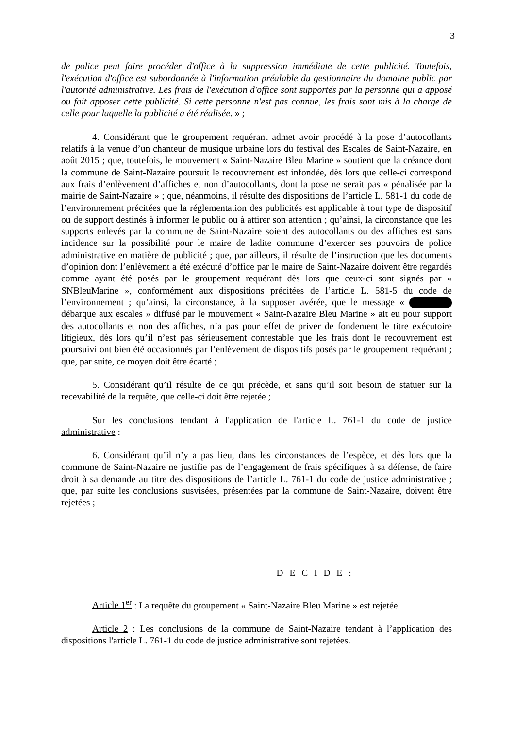3
de police peut faire procéder d'office à la suppression immédiate de cette publicité. Toutefois, l'exécution d'office est subordonnée à l'information préalable du gestionnaire du domaine public par l'autorité administrative. Les frais de l'exécution d'office sont supportés par la personne qui a apposé ou fait apposer cette publicité. Si cette personne n'est pas connue, les frais sont mis à la charge de celle pour laquelle la publicité a été réalisée. » ;
4. Considérant que le groupement requérant admet avoir procédé à la pose d’autocollants relatifs à la venue d’un chanteur de musique urbaine lors du festival des Escales de Saint-Nazaire, en août 2015 ; que, toutefois, le mouvement « Saint-Nazaire Bleu Marine » soutient que la créance dont la commune de Saint-Nazaire poursuit le recouvrement est infondée, dès lors que celle-ci correspond aux frais d’enlèvement d’affiches et non d’autocollants, dont la pose ne serait pas « pénalisée par la mairie de Saint-Nazaire » ; que, néanmoins, il résulte des dispositions de l’article L. 581-1 du code de l’environnement précitées que la réglementation des publicités est applicable à tout type de dispositif ou de support destinés à informer le public ou à attirer son attention ; qu’ainsi, la circonstance que les supports enlevés par la commune de Saint-Nazaire soient des autocollants ou des affiches est sans incidence sur la possibilité pour le maire de ladite commune d’exercer ses pouvoirs de police administrative en matière de publicité ; que, par ailleurs, il résulte de l’instruction que les documents d’opinion dont l’enlèvement a été exécuté d’office par le maire de Saint-Nazaire doivent être regardés comme ayant été posés par le groupement requérant dès lors que ceux-ci sont signés par « SNBleuMarine », conformément aux dispositions précitées de l’article L. 581-5 du code de l’environnement ; qu’ainsi, la circonstance, à la supposer avérée, que le message « débarque aux escales » diffusé par le mouvement « Saint-Nazaire Bleu Marine » ait eu pour support des autocollants et non des affiches, n’a pas pour effet de priver de fondement le titre exécutoire litigieux, dès lors qu’il n’est pas sérieusement contestable que les frais dont le recouvrement est poursuivi ont bien été occasionnés par l’enlèvement de dispositifs posés par le groupement requérant ; que, par suite, ce moyen doit être écarté ;
5. Considérant qu’il résulte de ce qui précède, et sans qu’il soit besoin de statuer sur la recevabilité de la requête, que celle-ci doit être rejetée ;
Sur les conclusions tendant à l'application de l'article L. 761-1 du code de justice administrative :
6. Considérant qu’il n’y a pas lieu, dans les circonstances de l’espèce, et dès lors que la commune de Saint-Nazaire ne justifie pas de l’engagement de frais spécifiques à sa défense, de faire droit à sa demande au titre des dispositions de l’article L. 761-1 du code de justice administrative ; que, par suite les conclusions susvisées, présentées par la commune de Saint-Nazaire, doivent être rejetées ;
D E C I D E :
Article 1<sup>er</sup> : La requête du groupement « Saint-Nazaire Bleu Marine » est rejetée.
Article 2 : Les conclusions de la commune de Saint-Nazaire tendant à l’application des dispositions l'article L. 761-1 du code de justice administrative sont rejetées.